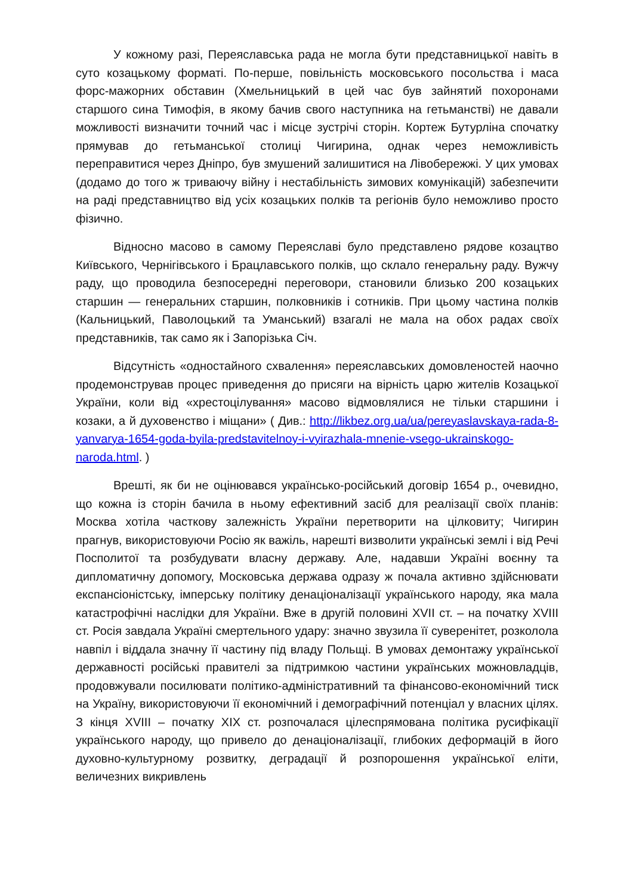У кожному разі, Переяславська рада не могла бути представницької навіть в суто козацькому форматі. По-перше, повільність московського посольства і маса форс-мажорних обставин (Хмельницький в цей час був зайнятий похоронами старшого сина Тимофія, в якому бачив свого наступника на гетьманстві) не давали можливості визначити точний час і місце зустрічі сторін. Кортеж Бутурліна спочатку прямував до гетьманської столиці Чигирина, однак через неможливість переправитися через Дніпро, був змушений залишитися на Лівобережжі. У цих умовах (додамо до того ж триваючу війну і нестабільність зимових комунікацій) забезпечити на раді представництво від усіх козацьких полків та регіонів було неможливо просто фізично.
Відносно масово в самому Переяславі було представлено рядове козацтво Київського, Чернігівського і Брацлавського полків, що склало генеральну раду. Вужчу раду, що проводила безпосередні переговори, становили близько 200 козацьких старшин — генеральних старшин, полковників і сотників. При цьому частина полків (Кальницький, Паволоцький та Уманський) взагалі не мала на обох радах своїх представників, так само як і Запорізька Січ.
Відсутність «одностайного схвалення» переяславських домовленостей наочно продемонстрував процес приведення до присяги на вірність царю жителів Козацької України, коли від «хрестоцілування» масово відмовлялися не тільки старшини і козаки, а й духовенство і міщани» ( Див.: http://likbez.org.ua/ua/pereyaslavskaya-rada-8-yanvarya-1654-goda-byila-predstavitelnoy-i-vyirazhala-mnenie-vsego-ukrainskogo-naroda.html. )
Врешті, як би не оцінювався українсько-російський договір 1654 р., очевидно, що кожна із сторін бачила в ньому ефективний засіб для реалізації своїх планів: Москва хотіла часткову залежність України перетворити на цілковиту; Чигирин прагнув, використовуючи Росію як важіль, нарешті визволити українські землі і від Речі Посполитої та розбудувати власну державу. Але, надавши Україні воєнну та дипломатичну допомогу, Московська держава одразу ж почала активно здійснювати експансіоністську, імперську політику денаціоналізації українського народу, яка мала катастрофічні наслідки для України. Вже в другій половині XVII ст. – на початку XVIII ст. Росія завдала Україні смертельного удару: значно звузила її суверенітет, розколола навпіл і віддала значну її частину під владу Польщі. В умовах демонтажу української державності російські правителі за підтримкою частини українських можновладців, продовжували посилювати політико-адміністративний та фінансово-економічний тиск на Україну, використовуючи її економічний і демографічний потенціал у власних цілях. З кінця XVIII – початку XIX ст. розпочалася цілеспрямована політика русифікації українського народу, що привело до денаціоналізації, глибоких деформацій в його духовно-культурному розвитку, деградації й розпорошення української еліти, величезних викривлень